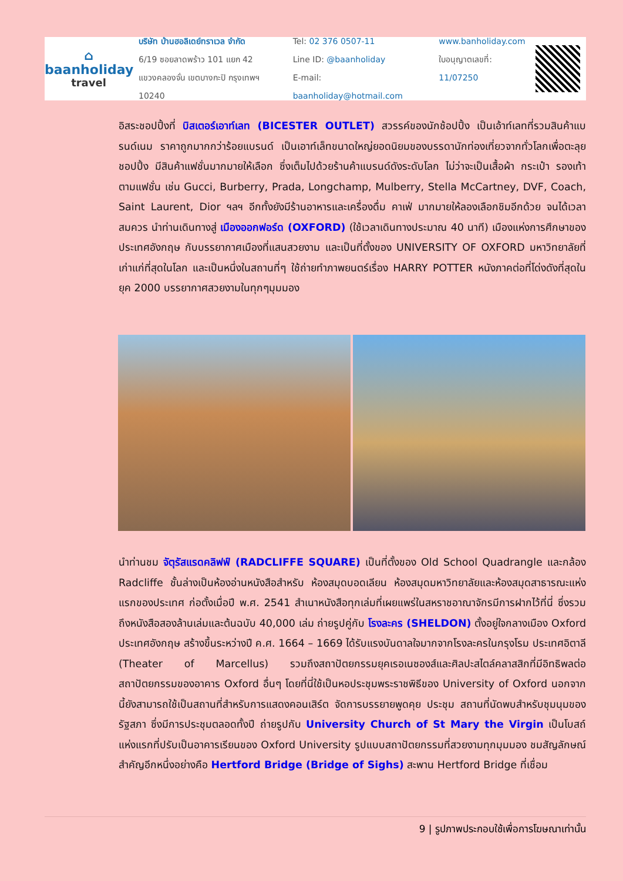⌂
baanholiday
travel
บริษัท บ้านฮอลิเดย์ทราเวล จำกัด
6/19 ซอยลาดพร้าว 101 แยก 42
แขวงคลองจั่น เขตบางกะปิ กรุงเทพฯ 10240
Tel: 02 376 0507-11
Line ID: @baanholiday
E-mail: baanholiday@hotmail.com
www.banholiday.com
ใบอนุญาตเลขที่: 11/07250
อิสระชอปปิ้งที่ บิสเตอร์เอาท์เลท (BICESTER OUTLET) สวรรค์ของนักช้อปปิ้ง เป็นเอ้าท์เลทที่รวมสินค้าแบรนด์เนม ราคาถูกมากกว่าร้อยแบรนด์ เป็นเอาท์เล็ทขนาดใหญ่ยอดนิยมของบรรดานักท่องเที่ยวจากทั่วโลกเพื่อตะลุยชอปปิ้ง มีสินค้าแฟชั่นมากมายให้เลือก ซึ่งเต็มไปด้วยร้านค้าแบรนด์ดังระดับโลก ไม่ว่าจะเป็นเสื้อผ้า กระเป๋า รองเท้าตามแฟชั่น เช่น Gucci, Burberry, Prada, Longchamp, Mulberry, Stella McCartney, DVF, Coach, Saint Laurent, Dior ฯลฯ อีกทั้งยังมีร้านอาหารและเครื่องดื่ม คาเฟ่ มากมายให้ลองเลือกชิมอีกด้วย จนได้เวลาสมควร นำท่านเดินทางสู่ เมืองออกฟอร์ด (OXFORD) (ใช้เวลาเดินทางประมาณ 40 นาที) เมืองแห่งการศึกษาของประเทศอังกฤษ กับบรรยากาศเมืองที่แสนสวยงาม และเป็นที่ตั้งของ UNIVERSITY OF OXFORD มหาวิทยาลัยที่เก่าแก่ที่สุดในโลก และเป็นหนึ่งในสถานที่ๆ ใช้ถ่ายทำภาพยนตร์เรื่อง HARRY POTTER หนังภาคต่อที่โด่งดังที่สุดในยุค 2000 บรรยากาศสวยงามในทุกๆมุมมอง
นำท่านชม จัตุรัสแรดคลิฟฟ์ (RADCLIFFE SQUARE) เป็นที่ตั้งของ Old School Quadrangle และกล้อง Radcliffe ชั้นล่างเป็นห้องอ่านหนังสือสำหรับ ห้องสมุดบอดเลียน ห้องสมุดมหาวิทยาลัยและห้องสมุดสาธารณะแห่งแรกของประเทศ ก่อตั้งเมื่อปี พ.ศ. 2541 สำเนาหนังสือทุกเล่มที่เผยแพร่ในสหราชอาณาจักรมีการฝากไว้ที่นี่ ซึ่งรวมถึงหนังสือสองล้านเล่มและต้นฉบับ 40,000 เล่ม ถ่ายรูปคู่กับ โรงละคร (SHELDON) ตั้งอยู่ใจกลางเมือง Oxford ประเทศอังกฤษ สร้างขึ้นระหว่างปี ค.ศ. 1664 – 1669 ได้รับแรงบันดาลใจมากจากโรงละครในกรุงโรม ประเทศอิตาลี (Theater of Marcellus) รวมถึงสถาปัตยกรรมยุคเรอเนซองส์และศิลปะสไตล์คลาสสิกที่มีอิทธิพลต่อสถาปัตยกรรมของอาคาร Oxford อื่นๆ โดยที่นี่ใช้เป็นหอประชุมพระราชพิธีของ University of Oxford นอกจากนี้ยังสามารถใช้เป็นสถานที่สำหรับการแสดงคอนเสิร์ต จัดการบรรยายพูดคุย ประชุม สถานที่นัดพบสำหรับชุมนุมของรัฐสภา ซึ่งมีการประชุมตลอดทั้งปี ถ่ายรูปกับ University Church of St Mary the Virgin เป็นโบสถ์แห่งแรกที่ปรับเป็นอาคารเรียนของ Oxford University รูปแบบสถาปัตยกรรมที่สวยงามทุกมุมมอง ชมสัญลักษณ์สำคัญอีกหนึ่งอย่างคือ Hertford Bridge (Bridge of Sighs) สะพาน Hertford Bridge ที่เชื่อม
9 | รูปภาพประกอบใช้เพื่อการโฆษณาเท่านั้น